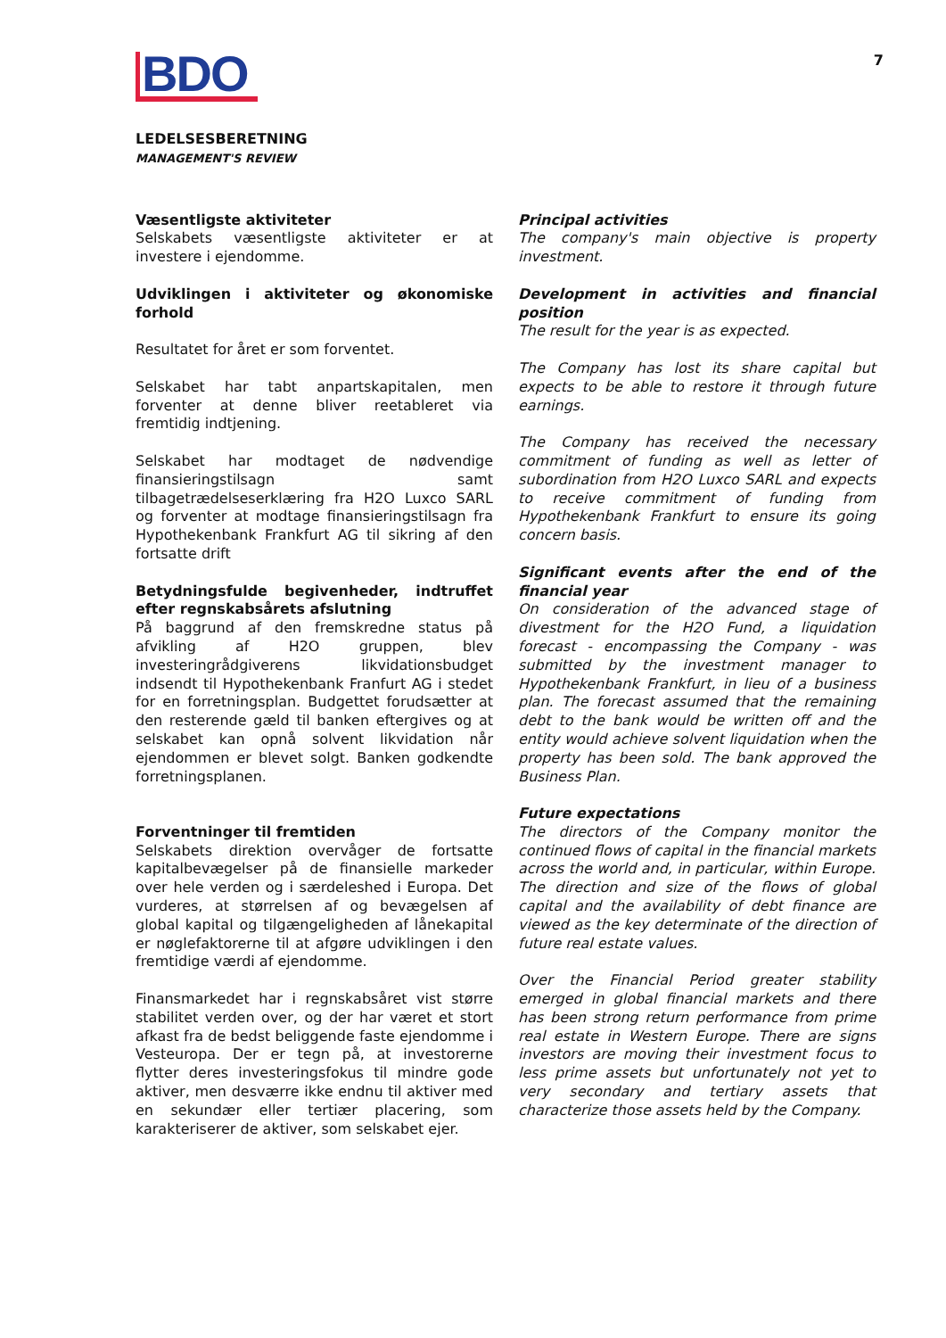BDO
7
LEDELSESBERETNING
MANAGEMENT'S REVIEW
Væsentligste aktiviteter
Selskabets væsentligste aktiviteter er at investere i ejendomme.
Udviklingen i aktiviteter og økonomiske forhold
Resultatet for året er som forventet.
Selskabet har tabt anpartskapitalen, men forventer at denne bliver reetableret via fremtidig indtjening.
Selskabet har modtaget de nødvendige finansieringstilsagn samt tilbagetrædelseserklæring fra H2O Luxco SARL og forventer at modtage finansieringstilsagn fra Hypothekenbank Frankfurt AG til sikring af den fortsatte drift
Betydningsfulde begivenheder, indtruffet efter regnskabsårets afslutning
På baggrund af den fremskredne status på afvikling af H2O gruppen, blev investeringrådgiverens likvidationsbudget indsendt til Hypothekenbank Franfurt AG i stedet for en forretningsplan. Budgettet forudsætter at den resterende gæld til banken eftergives og at selskabet kan opnå solvent likvidation når ejendommen er blevet solgt. Banken godkendte forretningsplanen.
Forventninger til fremtiden
Selskabets direktion overvåger de fortsatte kapitalbevægelser på de finansielle markeder over hele verden og i særdeleshed i Europa. Det vurderes, at størrelsen af og bevægelsen af global kapital og tilgængeligheden af lånekapital er nøglefaktorerne til at afgøre udviklingen i den fremtidige værdi af ejendomme.
Finansmarkedet har i regnskabsåret vist større stabilitet verden over, og der har været et stort afkast fra de bedst beliggende faste ejendomme i Vesteuropa. Der er tegn på, at investorerne flytter deres investeringsfokus til mindre gode aktiver, men desværre ikke endnu til aktiver med en sekundær eller tertiær placering, som karakteriserer de aktiver, som selskabet ejer.
Principal activities
The company's main objective is property investment.
Development in activities and financial position
The result for the year is as expected.
The Company has lost its share capital but expects to be able to restore it through future earnings.
The Company has received the necessary commitment of funding as well as letter of subordination from H2O Luxco SARL and expects to receive commitment of funding from Hypothekenbank Frankfurt to ensure its going concern basis.
Significant events after the end of the financial year
On consideration of the advanced stage of divestment for the H2O Fund, a liquidation forecast - encompassing the Company - was submitted by the investment manager to Hypothekenbank Frankfurt, in lieu of a business plan. The forecast assumed that the remaining debt to the bank would be written off and the entity would achieve solvent liquidation when the property has been sold. The bank approved the Business Plan.
Future expectations
The directors of the Company monitor the continued flows of capital in the financial markets across the world and, in particular, within Europe. The direction and size of the flows of global capital and the availability of debt finance are viewed as the key determinate of the direction of future real estate values.
Over the Financial Period greater stability emerged in global financial markets and there has been strong return performance from prime real estate in Western Europe. There are signs investors are moving their investment focus to less prime assets but unfortunately not yet to very secondary and tertiary assets that characterize those assets held by the Company.